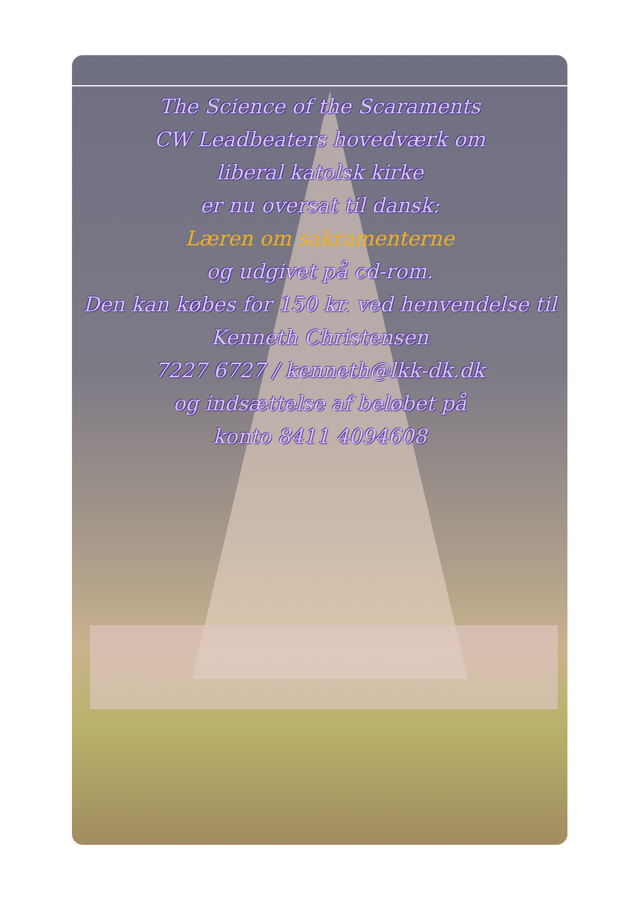The Science of the Scaraments
CW Leadbeaters hovedværk om
liberal katolsk kirke
er nu oversat til dansk:
Læren om sakramenterne
og udgivet på cd-rom.
Den kan købes for 150 kr. ved henvendelse til
Kenneth Christensen
7227 6727 / kenneth@lkk-dk.dk
og indsættelse af beløbet på
konto 8411 4094608